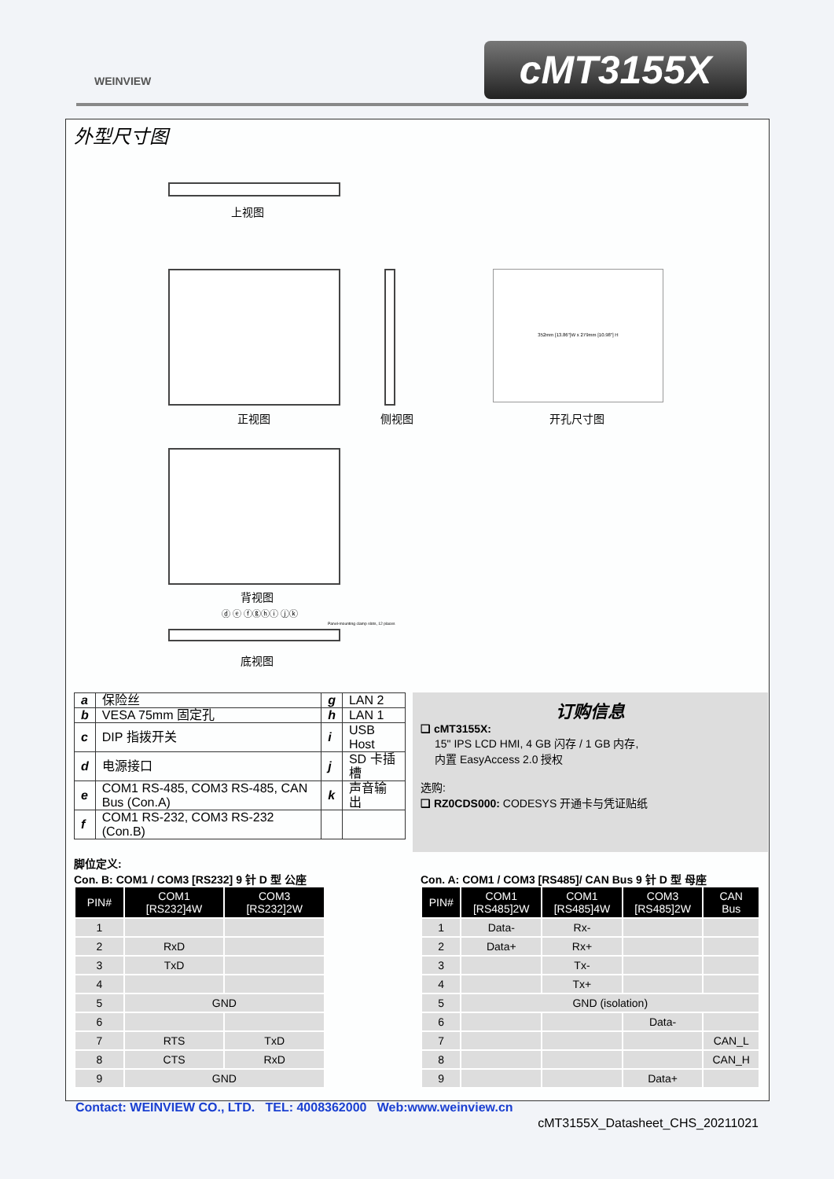WEINVIEW cMT3155X
外型尺寸图
上视图
352mm [13.86"]W x 279mm [10.98"] H
正视图 侧视图 开孔尺寸图
背视图
ⓓ ⓔ ⓕⓖⓗⓘ ⓙⓚ
Panel-mounting clamp slots, 12 places
底视图
| a | 保险丝 | g | LAN 2 |
| b | VESA 75mm 固定孔 | h | LAN 1 |
| c | DIP 指拨开关 | i | USB Host |
| d | 电源接口 | j | SD 卡插槽 |
| e | COM1 RS-485, COM3 RS-485, CAN Bus (Con.A) | k | 声音输出 |
| f | COM1 RS-232, COM3 RS-232 (Con.B) | | |
订购信息
❑ cMT3155X:
15" IPS LCD HMI, 4 GB 闪存 / 1 GB 内存,
内置 EasyAccess 2.0 授权
选购:
❑ RZ0CDS000: CODESYS 开通卡与凭证贴纸
脚位定义:
Con. B: COM1 / COM3 [RS232] 9 针 D 型 公座
| PIN# | COM1 [RS232]4W | COM3 [RS232]2W |
| --- | --- | --- |
| 1 | | |
| 2 | RxD | |
| 3 | TxD | |
| 4 | | |
| 5 | GND | |
| 6 | | |
| 7 | RTS | TxD |
| 8 | CTS | RxD |
| 9 | GND | |
Con. A: COM1 / COM3 [RS485]/ CAN Bus 9 针 D 型 母座
| PIN# | COM1 [RS485]2W | COM1 [RS485]4W | COM3 [RS485]2W | CAN Bus |
| --- | --- | --- | --- | --- |
| 1 | Data- | Rx- | | |
| 2 | Data+ | Rx+ | | |
| 3 | | Tx- | | |
| 4 | | Tx+ | | |
| 5 | GND (isolation) | | | |
| 6 | | | Data- | |
| 7 | | | | CAN_L |
| 8 | | | | CAN_H |
| 9 | | | Data+ | |
Contact: WEINVIEW CO., LTD. TEL: 4008362000 Web:www.weinview.cn
cMT3155X_Datasheet_CHS_20211021